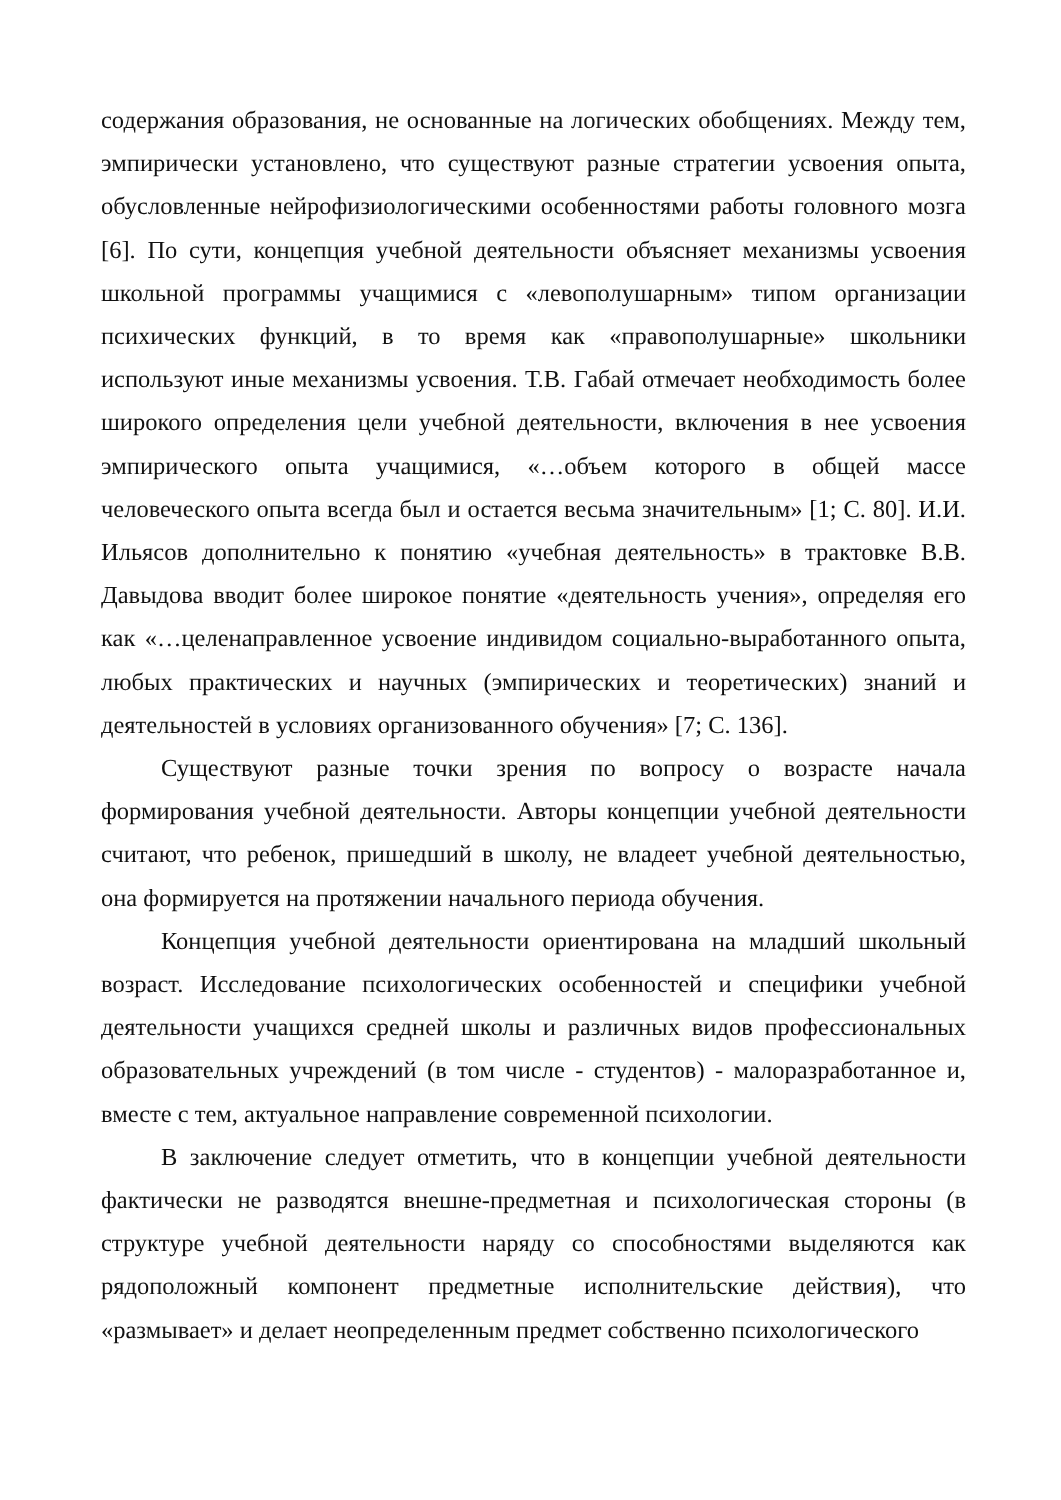содержания образования, не основанные на логических обобщениях. Между тем, эмпирически установлено, что существуют разные стратегии усвоения опыта, обусловленные нейрофизиологическими особенностями работы головного мозга [6]. По сути, концепция учебной деятельности объясняет механизмы усвоения школьной программы учащимися с «левополушарным» типом организации психических функций, в то время как «правополушарные» школьники используют иные механизмы усвоения. Т.В. Габай отмечает необходимость более широкого определения цели учебной деятельности, включения в нее усвоения эмпирического опыта учащимися, «…объем которого в общей массе человеческого опыта всегда был и остается весьма значительным» [1; С. 80]. И.И. Ильясов дополнительно к понятию «учебная деятельность» в трактовке В.В. Давыдова вводит более широкое понятие «деятельность учения», определяя его как «…целенаправленное усвоение индивидом социально-выработанного опыта, любых практических и научных (эмпирических и теоретических) знаний и деятельностей в условиях организованного обучения» [7; С. 136].
Существуют разные точки зрения по вопросу о возрасте начала формирования учебной деятельности. Авторы концепции учебной деятельности считают, что ребенок, пришедший в школу, не владеет учебной деятельностью, она формируется на протяжении начального периода обучения.
Концепция учебной деятельности ориентирована на младший школьный возраст. Исследование психологических особенностей и специфики учебной деятельности учащихся средней школы и различных видов профессиональных образовательных учреждений (в том числе - студентов) - малоразработанное и, вместе с тем, актуальное направление современной психологии.
В заключение следует отметить, что в концепции учебной деятельности фактически не разводятся внешне-предметная и психологическая стороны (в структуре учебной деятельности наряду со способностями выделяются как рядоположный компонент предметные исполнительские действия), что «размывает» и делает неопределенным предмет собственно психологического